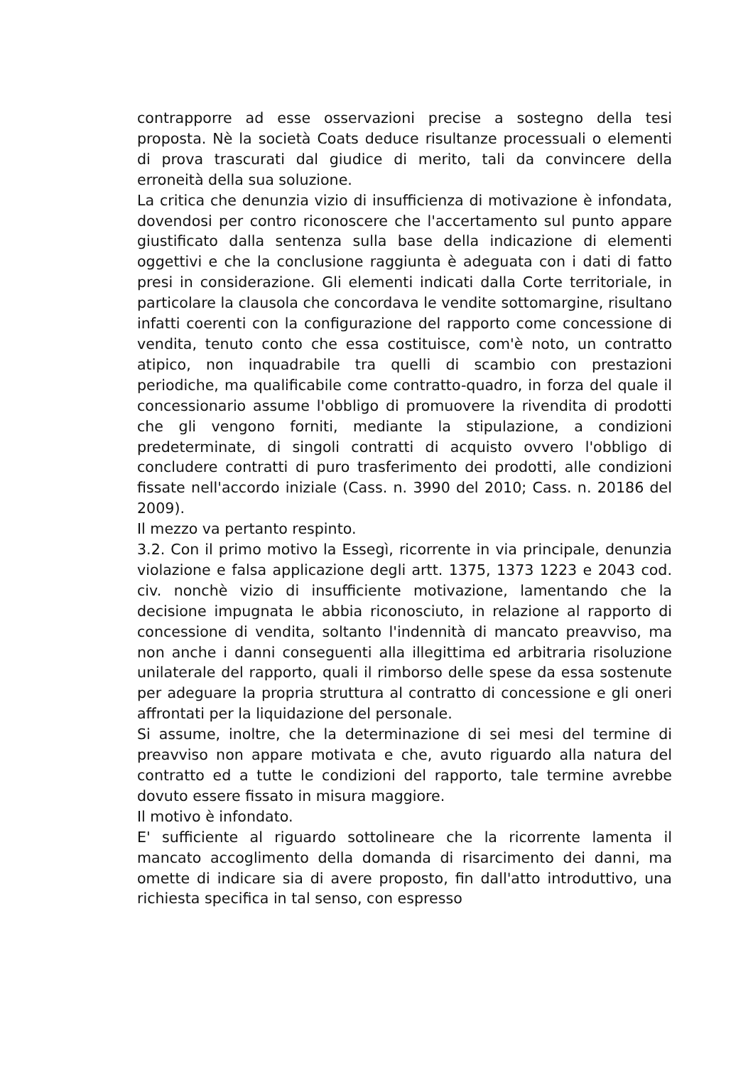contrapporre ad esse osservazioni precise a sostegno della tesi proposta. Nè la società Coats deduce risultanze processuali o elementi di prova trascurati dal giudice di merito, tali da convincere della erroneità della sua soluzione.
La critica che denunzia vizio di insufficienza di motivazione è infondata, dovendosi per contro riconoscere che l'accertamento sul punto appare giustificato dalla sentenza sulla base della indicazione di elementi oggettivi e che la conclusione raggiunta è adeguata con i dati di fatto presi in considerazione. Gli elementi indicati dalla Corte territoriale, in particolare la clausola che concordava le vendite sottomargine, risultano infatti coerenti con la configurazione del rapporto come concessione di vendita, tenuto conto che essa costituisce, com'è noto, un contratto atipico, non inquadrabile tra quelli di scambio con prestazioni periodiche, ma qualificabile come contratto-quadro, in forza del quale il concessionario assume l'obbligo di promuovere la rivendita di prodotti che gli vengono forniti, mediante la stipulazione, a condizioni predeterminate, di singoli contratti di acquisto ovvero l'obbligo di concludere contratti di puro trasferimento dei prodotti, alle condizioni fissate nell'accordo iniziale (Cass. n. 3990 del 2010; Cass. n. 20186 del 2009).
Il mezzo va pertanto respinto.
3.2. Con il primo motivo la Essegì, ricorrente in via principale, denunzia violazione e falsa applicazione degli artt. 1375, 1373 1223 e 2043 cod. civ. nonchè vizio di insufficiente motivazione, lamentando che la decisione impugnata le abbia riconosciuto, in relazione al rapporto di concessione di vendita, soltanto l'indennità di mancato preavviso, ma non anche i danni conseguenti alla illegittima ed arbitraria risoluzione unilaterale del rapporto, quali il rimborso delle spese da essa sostenute per adeguare la propria struttura al contratto di concessione e gli oneri affrontati per la liquidazione del personale.
Si assume, inoltre, che la determinazione di sei mesi del termine di preavviso non appare motivata e che, avuto riguardo alla natura del contratto ed a tutte le condizioni del rapporto, tale termine avrebbe dovuto essere fissato in misura maggiore.
Il motivo è infondato.
E' sufficiente al riguardo sottolineare che la ricorrente lamenta il mancato accoglimento della domanda di risarcimento dei danni, ma omette di indicare sia di avere proposto, fin dall'atto introduttivo, una richiesta specifica in tal senso, con espresso